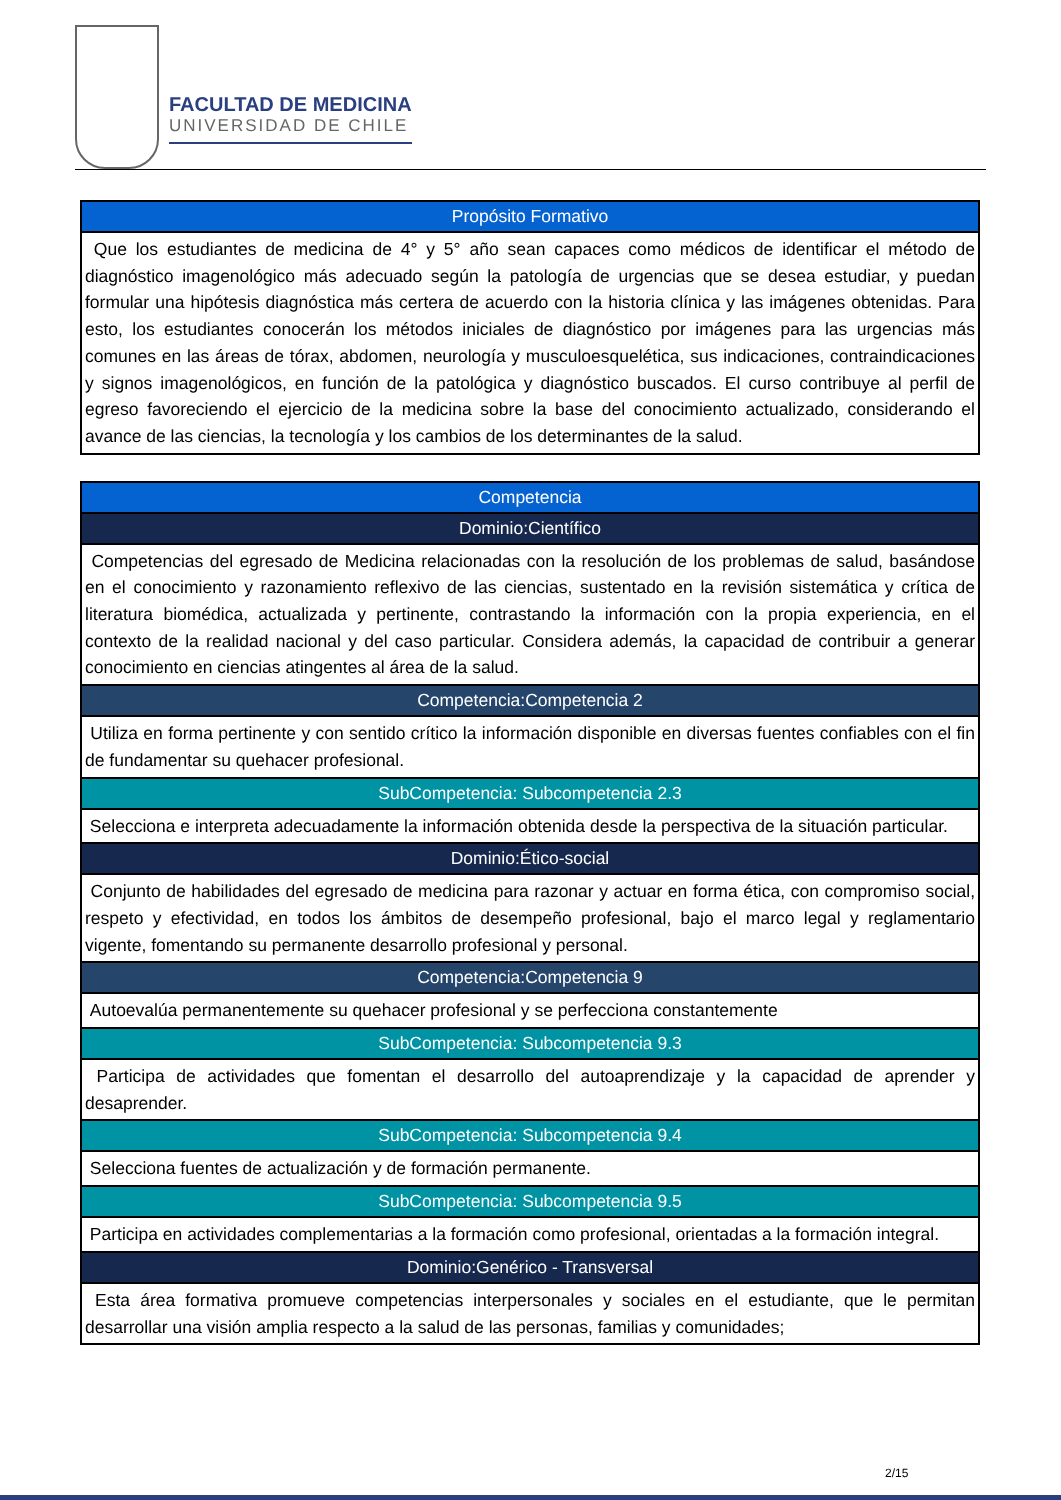FACULTAD DE MEDICINA
UNIVERSIDAD DE CHILE
| Propósito Formativo |
| --- |
| Que los estudiantes de medicina de 4° y 5° año sean capaces como médicos de identificar el método de diagnóstico imagenológico más adecuado según la patología de urgencias que se desea estudiar, y puedan formular una hipótesis diagnóstica más certera de acuerdo con la historia clínica y las imágenes obtenidas. Para esto, los estudiantes conocerán los métodos iniciales de diagnóstico por imágenes para las urgencias más comunes en las áreas de tórax, abdomen, neurología y musculoesquelética, sus indicaciones, contraindicaciones y signos imagenológicos, en función de la patológica y diagnóstico buscados. El curso contribuye al perfil de egreso favoreciendo el ejercicio de la medicina sobre la base del conocimiento actualizado, considerando el avance de las ciencias, la tecnología y los cambios de los determinantes de la salud. |
| Competencia |
| --- |
| Dominio:Científico |
| Competencias del egresado de Medicina relacionadas con la resolución de los problemas de salud, basándose en el conocimiento y razonamiento reflexivo de las ciencias, sustentado en la revisión sistemática y crítica de literatura biomédica, actualizada y pertinente, contrastando la información con la propia experiencia, en el contexto de la realidad nacional y del caso particular. Considera además, la capacidad de contribuir a generar conocimiento en ciencias atingentes al área de la salud. |
| Competencia:Competencia 2 |
| Utiliza en forma pertinente y con sentido crítico la información disponible en diversas fuentes confiables con el fin de fundamentar su quehacer profesional. |
| SubCompetencia: Subcompetencia 2.3 |
| Selecciona e interpreta adecuadamente la información obtenida desde la perspectiva de la situación particular. |
| Dominio:Ético-social |
| Conjunto de habilidades del egresado de medicina para razonar y actuar en forma ética, con compromiso social, respeto y efectividad, en todos los ámbitos de desempeño profesional, bajo el marco legal y reglamentario vigente, fomentando su permanente desarrollo profesional y personal. |
| Competencia:Competencia 9 |
| Autoevalúa permanentemente su quehacer profesional y se perfecciona constantemente |
| SubCompetencia: Subcompetencia 9.3 |
| Participa de actividades que fomentan el desarrollo del autoaprendizaje y la capacidad de aprender y desaprender. |
| SubCompetencia: Subcompetencia 9.4 |
| Selecciona fuentes de actualización y de formación permanente. |
| SubCompetencia: Subcompetencia 9.5 |
| Participa en actividades complementarias a la formación como profesional, orientadas a la formación integral. |
| Dominio:Genérico - Transversal |
| Esta área formativa promueve competencias interpersonales y sociales en el estudiante, que le permitan desarrollar una visión amplia respecto a la salud de las personas, familias y comunidades; |
2/15